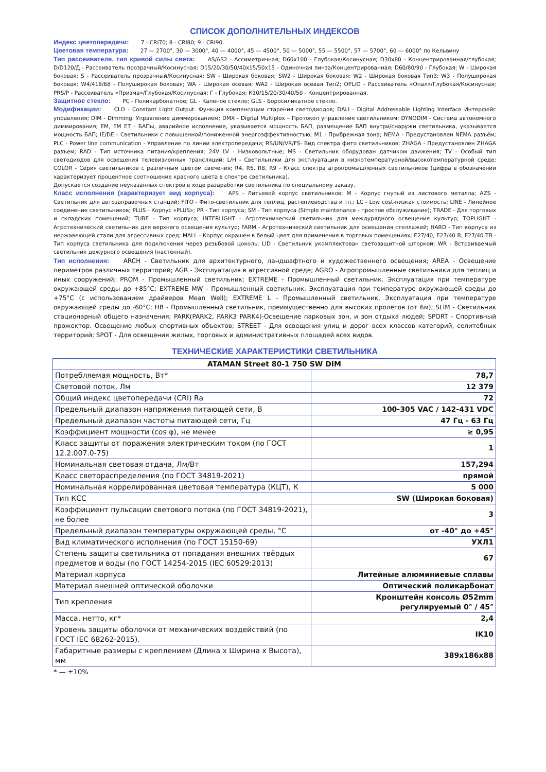СПИСОК ДОПОЛНИТЕЛЬНЫХ ИНДЕКСОВ
Индекс цветопередачи: 7 - CRI70; 8 - CRI80; 9 - CRI90.
Цветовая температура: 27 — 2700°, 30 — 3000°, 40 — 4000°, 45 — 4500°, 50 — 5000°, 55 — 5500°, 57 — 5700°, 60 — 6000° по Кельвину
Тип рассеивателя, тип кривой силы света: AS/AS2 - Ассиметричная; D60x100 - Глубокая/Косинусная; D30x80 - Концентрированная/глубокая; D/D120/Д - Рассеиватель прозрачный/Косинусная; D15/20/30/50/40x15/50x15 - Одиночная линза/Концентрированная; D60/80/90 - Глубокая; W - Широкая боковая; S - Рассеиватель прозрачный/Косинусная; SW - Широкая боковая; SW2 - Широкая боковая; W2 - Широкая боковая Тип3; W3 - Полуширокая боковая; W4/418/68 - Полуширокая боковая; WA - Широкая осевая; WA2 - Широкая осевая Тип2; OPL/O - Рассеиватель «Опал»/Глубокая/Косинусная; PRS/P - Рассеиватель «Призма»/Глубокая/Косинусная; Г - Глубокая; К10/15/20/30/40/50 - Концентрированная.
Защитное стекло: PC - Поликарбонатное; GL - Каленое стекло; GLS - Боросиликатное стекло.
Модификации: CLO - Constant Light Output. Функция компенсации старения светодиодов; DALI - Digital Addressable Lighting Interface Интерфейс управления; DIM - Dimming. Управление диммированием; DMX - Digital Multiplex – Протокол управления светильником; DYNODIM - Система автономного диммирования; EM, EM ET - БАПы, аварийное исполнение, указывается мощность БАП, размещение БАП внутри/снаружи светильника, указывается мощность БАП; IE/DE - Светильники с повышенной/пониженной энергоэффективностью; M1 - Прибрежная зона; NEMA - Предустановлен NEMA разъём; PLC - Power line communication - Управление по линии электропередачи; RS/UN/VR/FS- Вид спектра фито светильников; ZHAGA - Предустановлен ZHAGA разъем; RAD - Тип источника питания/крепления; 24V LV - Низковольтные; MS - Светильник оборудован датчиком движения; TV - Особый тип светодиодов для освещения телевизионных трансляций; L/H - Светильники для эксплуатации в низкотемпературной/высокотемпературной среде; COLOR - Серия светильников с различным цветом свечения; R4, R5, R8, R9 - Класс спектра агропромышленных светильников (цифра в обозначении характеризует процентное соотношение красного цвета в спектре светильника).
Допускается создание неуказанных спектров в ходе разаработки светильника по специальному заказу.
Класс исполнения (характеризует вид корпуса): APS - Литьевой корпус светильников; M - Корпус гнутый из листового металла; AZS - Светильник для автозаправочных станций; FITO - Фито-светильник для теплиц, растениеводства и тп.; LC - Low cost-низкая стоимость; LINE - Линейное соединение светильников; PLUS - Корпус «PLUS»; PR - Тип корпуса; SM - Тип корпуса (Simple maintenance - простое обслуживание); TRADE - Для торговых и складских помещений; TUBE - Тип корпуса; INTERLIGHT - Агротехнический светильник для междурядного освещения культур; TOPLIGHT - Агротехнический светильник для верхнего освещения культур; FARM - Агротехнический светильник для освещения стеллажей; HARD - Тип корпуса из нержавеющей стали для агрессивных сред; MALL - Корпус окрашен в белый цвет для применения в торговых помещениях; E27/40, E27/40 B, E27/40 TB - Тип корпуса светильника для подключения через резьбовой цоколь; LID - Светильник укомплектован светозащитной шторкой; WR - Встраиваемый светильник дежурного освещения (настенный).
Тип исполнения: ARCH - Светильник для архитектурного, ландшафтного и художественного освещения; AREA - Освещение периметров различных территорий; AGR - Эксплуатация в агрессивной среде; AGRO - Агропромышленные светильники для теплиц и иных сооружений; PROM - Промышленный светильник; EXTREME - Промышленный светильник. Эксплуатация при температуре окружающей среды до +85°С; EXTREME MW - Промышленный светильник. Эксплуатация при температуре окружающей среды до +75°С (с использованием драйверов Mean Well); EXTREME L - Промышленный светильник. Эксплуатация при температуре окружающей среды до -60°С; HB - Промышленный светильник, преимущественно для высоких пролётов (от 6м); SLIM - Светильник стационарный общего назначения; PARK(PARK2, PARK3 PARK4)-Освещение парковых зон, и зон отдыха людей; SPORT - Спортивный прожектор. Освещение любых спортивных объектов; STREET - Для освещения улиц и дорог всех классов категорий, селитебных территорий; SPOT - Для освещения жилых, торговых и административных площадей всех видов.
ТЕХНИЧЕСКИЕ ХАРАКТЕРИСТИКИ СВЕТИЛЬНИКА
| ATAMAN Street 80-1 750 SW DIM | |
| Потребляемая мощность, Вт* | 78,7 |
| Световой поток, Лм | 12 379 |
| Общий индекс цветопередачи (CRI) Ra | 72 |
| Предельный диапазон напряжения питающей сети, В | 100-305 VAC / 142-431 VDC |
| Предельный диапазон частоты питающей сети, Гц | 47 Гц - 63 Гц |
| Коэффициент мощности (cos φ), не менее | ≥ 0,95 |
| Класс защиты от поражения электрическим током (по ГОСТ 12.2.007.0-75) | 1 |
| Номинальная световая отдача, Лм/Вт | 157,294 |
| Класс светораспределения (по ГОСТ 34819-2021) | прямой |
| Номинальная коррелированная цветовая температура (КЦТ), К | 5 000 |
| Тип КСС | SW (Широкая боковая) |
| Коэффициент пульсации светового потока (по ГОСТ 34819-2021), не более | 3 |
| Предельный диапазон температуры окружающей среды, °С | от -40° до +45° |
| Вид климатического исполнения (по ГОСТ 15150-69) | УХЛ1 |
| Степень защиты светильника от попадания внешних твёрдых предметов и воды (по ГОСТ 14254-2015 (IEC 60529:2013) | 67 |
| Материал корпуса | Литейные алюминиевые сплавы |
| Материал внешней оптической оболочки | Оптический поликарбонат |
| Тип крепления | Кронштейн консоль Ø52mm регулируемый 0° / 45° |
| Масса, нетто, кг* | 2,4 |
| Уровень защиты оболочки от механических воздействий (по ГОСТ IEC 68262-2015). | IK10 |
| Габаритные размеры с креплением (Длина x Ширина x Высота), мм | 389x186x88 |
* — ±10%